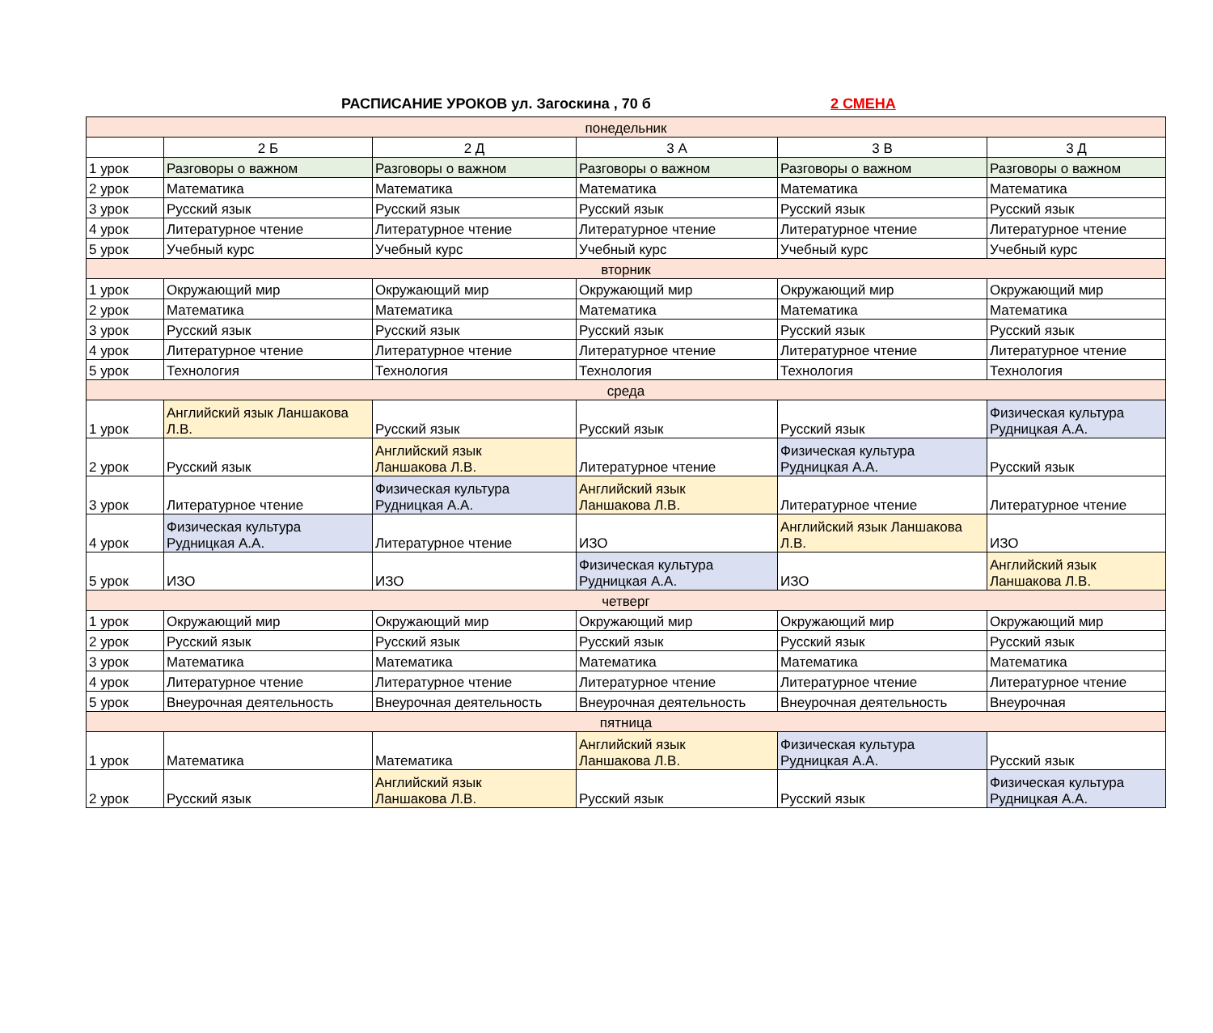РАСПИСАНИЕ УРОКОВ ул. Загоскина , 70 б 2 СМЕНА
| понедельник | | | | | |
| | 2 Б | 2 Д | 3 А | 3 В | 3 Д |
| 1 урок | Разговоры о важном | Разговоры о важном | Разговоры о важном | Разговоры о важном | Разговоры о важном |
| 2 урок | Математика | Математика | Математика | Математика | Математика |
| 3 урок | Русский язык | Русский язык | Русский язык | Русский язык | Русский язык |
| 4 урок | Литературное чтение | Литературное чтение | Литературное чтение | Литературное чтение | Литературное чтение |
| 5 урок | Учебный курс | Учебный курс | Учебный курс | Учебный курс | Учебный курс |
| вторник | | | | | |
| 1 урок | Окружающий мир | Окружающий мир | Окружающий мир | Окружающий мир | Окружающий мир |
| 2 урок | Математика | Математика | Математика | Математика | Математика |
| 3 урок | Русский язык | Русский язык | Русский язык | Русский язык | Русский язык |
| 4 урок | Литературное чтение | Литературное чтение | Литературное чтение | Литературное чтение | Литературное чтение |
| 5 урок | Технология | Технология | Технология | Технология | Технология |
| среда | | | | | |
| 1 урок | Английский язык Ланшакова Л.В. | Русский язык | Русский язык | Русский язык | Физическая культура Рудницкая А.А. |
| 2 урок | Русский язык | Английский язык Ланшакова Л.В. | Литературное чтение | Физическая культура Рудницкая А.А. | Русский язык |
| 3 урок | Литературное чтение | Физическая культура Рудницкая А.А. | Английский язык Ланшакова Л.В. | Литературное чтение | Литературное чтение |
| 4 урок | Физическая культура Рудницкая А.А. | Литературное чтение | ИЗО | Английский язык Ланшакова Л.В. | ИЗО |
| 5 урок | ИЗО | ИЗО | Физическая культура Рудницкая А.А. | ИЗО | Английский язык Ланшакова Л.В. |
| четверг | | | | | |
| 1 урок | Окружающий мир | Окружающий мир | Окружающий мир | Окружающий мир | Окружающий мир |
| 2 урок | Русский язык | Русский язык | Русский язык | Русский язык | Русский язык |
| 3 урок | Математика | Математика | Математика | Математика | Математика |
| 4 урок | Литературное чтение | Литературное чтение | Литературное чтение | Литературное чтение | Литературное чтение |
| 5 урок | Внеурочная деятельность | Внеурочная деятельность | Внеурочная деятельность | Внеурочная деятельность | Внеурочная |
| пятница | | | | | |
| 1 урок | Математика | Математика | Английский язык Ланшакова Л.В. | Физическая культура Рудницкая А.А. | Русский язык |
| 2 урок | Русский язык | Английский язык Ланшакова Л.В. | Русский язык | Русский язык | Физическая культура Рудницкая А.А. |